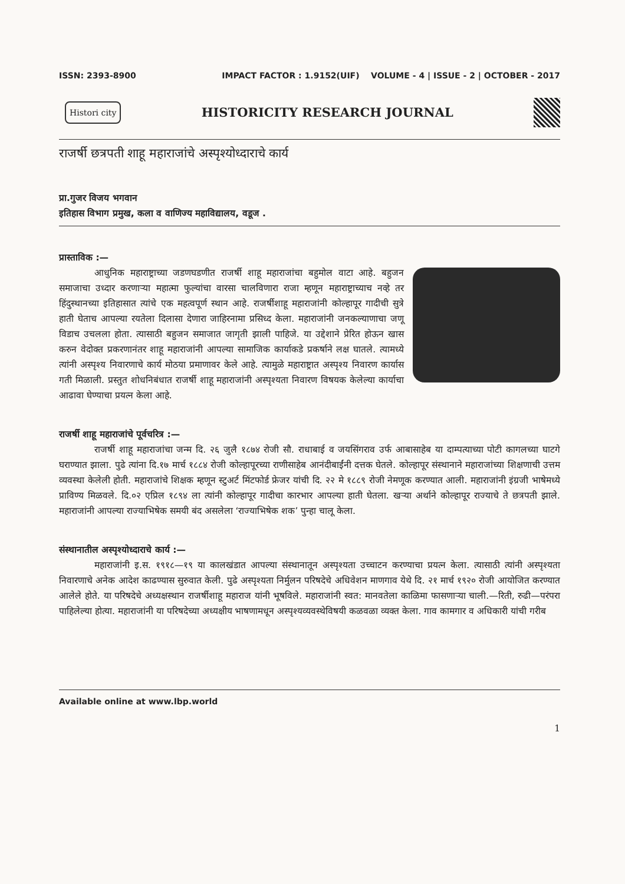ISSN: 2393-8900 IMPACT FACTOR : 1.9152(UIF) VOLUME - 4 | ISSUE - 2 | OCTOBER - 2017
Histori city HISTORICITY RESEARCH JOURNAL
राजर्षी छत्रपती शाहू महाराजांचे अस्पृश्योध्दाराचे कार्य
प्रा.गुजर विजय भगवान
इतिहास विभाग प्रमुख, कला व वाणिज्य महाविद्यालय, वडूज .
प्रास्ताविक :—
आधुनिक महाराष्ट्राच्या जडणघडणीत राजर्षी शाहू महाराजांचा बहुमोल वाटा आहे. बहुजन समाजाचा उध्दार करणाऱ्या महात्मा फुल्यांचा वारसा चालविणारा राजा म्हणून महाराष्ट्राच्याच नव्हे तर हिंदुस्थानच्या इतिहासात त्यांचे एक महत्वपूर्ण स्थान आहे. राजर्षीशाहू महाराजांनी कोल्हापूर गादीची सुत्रे हाती घेताच आपल्या रयतेला दिलासा देणारा जाहिरनामा प्रसिध्द केला. महाराजांनी जनकल्याणाचा जणू विडाच उचलला होता. त्यासाठी बहुजन समाजात जागृती झाली पाहिजे. या उद्देशाने प्रेरित होऊन खास करुन वेदोक्त प्रकरणानंतर शाहू महाराजांनी आपल्या सामाजिक कार्याकडे प्रकर्षाने लक्ष घातले. त्यामध्ये त्यांनी अस्पृश्य निवारणाचे कार्य मोठया प्रमाणावर केले आहे. त्यामुळे महाराष्ट्रात अस्पृश्य निवारण कार्यास गती मिळाली. प्रस्तुत शोधनिबंधात राजर्षी शाहू महाराजांनी अस्पृश्यता निवारण विषयक केलेल्या कार्याचा आढावा घेण्याचा प्रयत्न केला आहे.
राजर्षी शाहू महाराजांचे पूर्वचरित्र :—
राजर्षी शाहू महाराजांचा जन्म दि. २६ जुलै १८७४ रोजी सौ. राधाबाई व जयसिंगराव उर्फ आबासाहेब या दाम्पत्याच्या पोटी कागलच्या घाटगे घराण्यात झाला. पुढे त्यांना दि.१७ मार्च १८८४ रोजी कोल्हापूरच्या राणीसाहेब आनंदीबाईंनी दत्तक घेतले. कोल्हापूर संस्थानाने महाराजांच्या शिक्षणाची उत्तम व्यवस्था केलेली होती. महाराजांचे शिक्षक म्हणून स्टुअर्ट मिंटफोर्ड फ्रेजर यांची दि. २२ मे १८८९ रोजी नेमणूक करण्यात आली. महाराजांनी इंग्रजी भाषेमध्ये प्राविण्य मिळवले. दि.०२ एप्रिल १८९४ ला त्यांनी कोल्हापूर गादीचा कारभार आपल्या हाती घेतला. खऱ्या अर्थाने कोल्हापूर राज्याचे ते छत्रपती झाले. महाराजांनी आपल्या राज्याभिषेक समयी बंद असलेला ‘राज्याभिषेक शक’ पुन्हा चालू केला.
संस्थानातील अस्पृश्योध्दाराचे कार्य :—
महाराजांनी इ.स. १९१८—१९ या कालखंडात आपल्या संस्थानातून अस्पृश्यता उच्चाटन करण्याचा प्रयत्न केला. त्यासाठी त्यांनी अस्पृश्यता निवारणाचे अनेक आदेश काढण्यास सुरुवात केली. पुढे अस्पृश्यता निर्मुलन परिषदेचे अधिवेशन माणगाव येथे दि. २१ मार्च १९२० रोजी आयोजित करण्यात आलेले होते. या परिषदेचे अध्यक्षस्थान राजर्षीशाहू महाराज यांनी भूषविले. महाराजांनी स्वत: मानवतेला काळिमा फासणाऱ्या चाली.—रिती, रुढी—परंपरा पाहिलेल्या होत्या. महाराजांनी या परिषदेच्या अध्यक्षीय भाषणामधून अस्पृश्यव्यवस्थेविषयी कळवळा व्यक्त केला. गाव कामगार व अधिकारी यांची गरीब
Available online at www.lbp.world
1